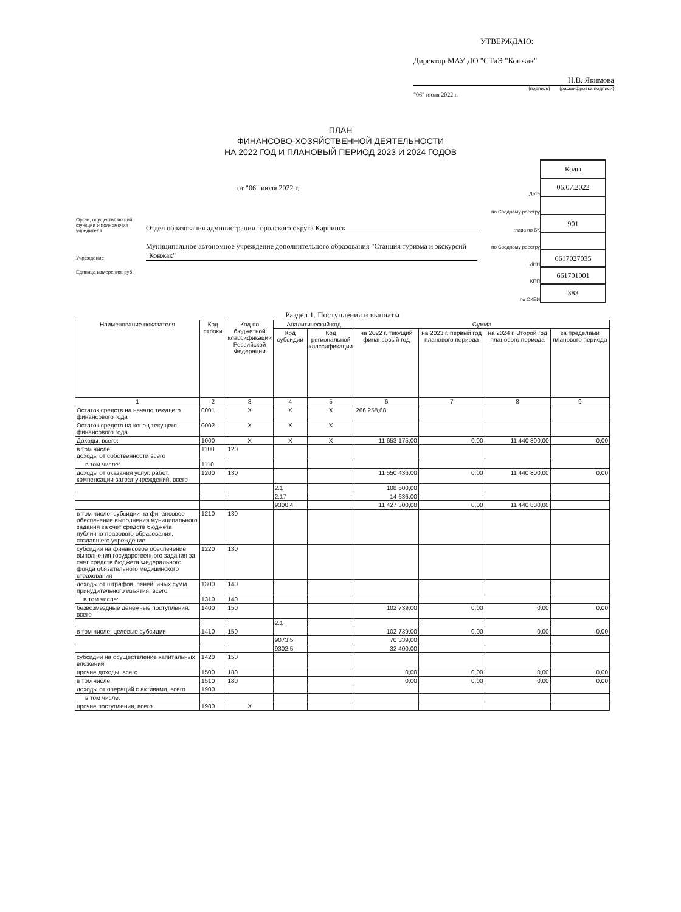УТВЕРЖДАЮ:
Директор МАУ ДО "СТиЭ "Конжак"
Н.В. Якимова
(подпись) (расшифровка подписи)
"06" июля 2022 г.
ПЛАН
ФИНАНСОВО-ХОЗЯЙСТВЕННОЙ ДЕЯТЕЛЬНОСТИ
НА 2022 ГОД И ПЛАНОВЫЙ ПЕРИОД 2023 И 2024 ГОДОВ
от "06" июля 2022 г.
Орган, осуществляющий функции и полномочия учредителя
Отдел образования администрации городского округа Карпинск
Учреждение
Муниципальное автономное учреждение дополнительного образования "Станция туризма и экскурсий "Конжак"
Единица измерения: руб.
| | Коды |
| Дата | 06.07.2022 |
| по Сводному реестру | |
| глава по БК | 901 |
| по Сводному реестру | |
| ИНН | 6617027035 |
| КПП | 661701001 |
| по ОКЕИ | 383 |
Раздел 1. Поступления и выплаты
| Наименование показателя | Код строки | Код по бюджетной классификации Российской Федерации | Аналитический код | | Сумма | | | |
| --- | --- | --- | --- | --- | --- | --- | --- | --- |
| | | | Код субсидии | Код региональной классификации | на 2022 г. текущий финансовый год | на 2023 г. первый год планового периода | на 2024 г. Второй год планового периода | за пределами планового периода |
| 1 | 2 | 3 | 4 | 5 | 6 | 7 | 8 | 9 |
| Остаток средств на начало текущего финансового года | 0001 | X | X | X | 266 258,68 | | | |
| Остаток средств на конец текущего финансового года | 0002 | X | X | X | | | | |
| Доходы, всего: | 1000 | X | X | X | 11 653 175,00 | 0,00 | 11 440 800,00 | 0,00 |
| в том числе: доходы от собственности всего | 1100 | 120 | | | | | | |
| в том числе: | 1110 | | | | | | | |
| доходы от оказания услуг, работ, компенсации затрат учреждений, всего | 1200 | 130 | | | 11 550 436,00 | 0,00 | 11 440 800,00 | 0,00 |
| | | | 2.1 | | 108 500,00 | | | |
| | | | 2.17 | | 14 636,00 | | | |
| | | | 9300.4 | | 11 427 300,00 | 0,00 | 11 440 800,00 | |
| в том числе: субсидии на финансовое обеспечение выполнения муниципального задания за счет средств бюджета публично-правового образования, создавшего учреждение | 1210 | 130 | | | | | | |
| субсидии на финансовое обеспечение выполнения государственного задания за счет средств бюджета Федерального фонда обязательного медицинского страхования | 1220 | 130 | | | | | | |
| доходы от штрафов, пеней, иных сумм принудительного изъятия, всего | 1300 | 140 | | | | | | |
| в том числе: | 1310 | 140 | | | | | | |
| безвозмездные денежные поступления, всего | 1400 | 150 | | | 102 739,00 | 0,00 | 0,00 | 0,00 |
| | | | 2.1 | | | | | |
| в том числе: целевые субсидии | 1410 | 150 | | | 102 739,00 | 0,00 | 0,00 | 0,00 |
| | | | 9073.5 | | 70 339,00 | | | |
| | | | 9302.5 | | 32 400,00 | | | |
| субсидии на осуществление капитальных вложений | 1420 | 150 | | | | | | |
| прочие доходы, всего | 1500 | 180 | | | 0,00 | 0,00 | 0,00 | 0,00 |
| в том числе: | 1510 | 180 | | | 0,00 | 0,00 | 0,00 | 0,00 |
| доходы от операций с активами, всего | 1900 | | | | | | | |
| в том числе: | | | | | | | | |
| прочие поступления, всего | 1980 | X | | | | | | |